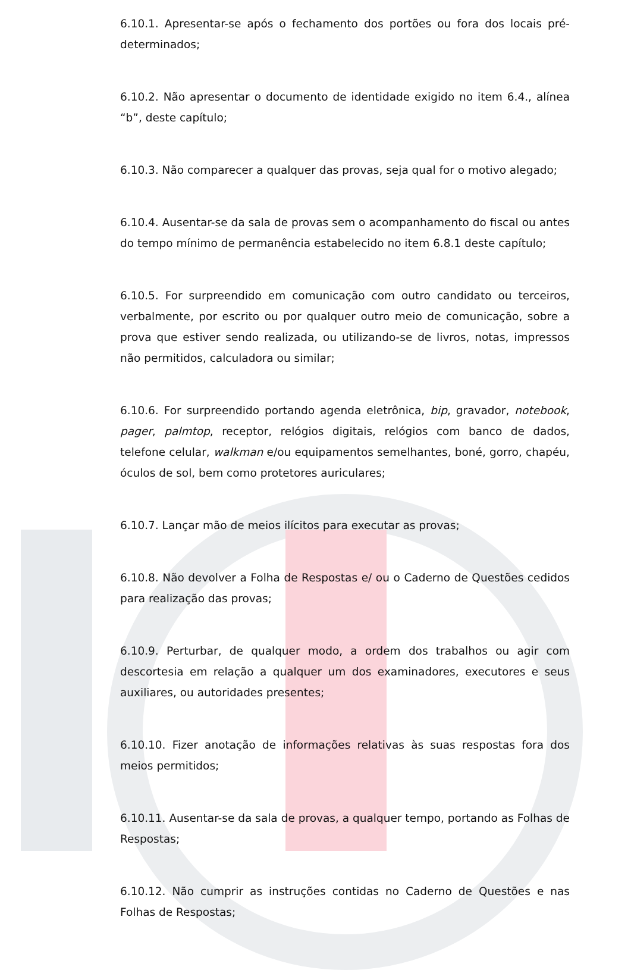6.10.1. Apresentar-se após o fechamento dos portões ou fora dos locais pré-determinados;
6.10.2. Não apresentar o documento de identidade exigido no item 6.4., alínea “b”, deste capítulo;
6.10.3. Não comparecer a qualquer das provas, seja qual for o motivo alegado;
6.10.4. Ausentar-se da sala de provas sem o acompanhamento do fiscal ou antes do tempo mínimo de permanência estabelecido no item 6.8.1 deste capítulo;
6.10.5. For surpreendido em comunicação com outro candidato ou terceiros, verbalmente, por escrito ou por qualquer outro meio de comunicação, sobre a prova que estiver sendo realizada, ou utilizando-se de livros, notas, impressos não permitidos, calculadora ou similar;
6.10.6. For surpreendido portando agenda eletrônica, bip, gravador, notebook, pager, palmtop, receptor, relógios digitais, relógios com banco de dados, telefone celular, walkman e/ou equipamentos semelhantes, boné, gorro, chapéu, óculos de sol, bem como protetores auriculares;
6.10.7. Lançar mão de meios ilícitos para executar as provas;
6.10.8. Não devolver a Folha de Respostas e/ ou o Caderno de Questões cedidos para realização das provas;
6.10.9. Perturbar, de qualquer modo, a ordem dos trabalhos ou agir com descortesia em relação a qualquer um dos examinadores, executores e seus auxiliares, ou autoridades presentes;
6.10.10. Fizer anotação de informações relativas às suas respostas fora dos meios permitidos;
6.10.11. Ausentar-se da sala de provas, a qualquer tempo, portando as Folhas de Respostas;
6.10.12. Não cumprir as instruções contidas no Caderno de Questões e nas Folhas de Respostas;